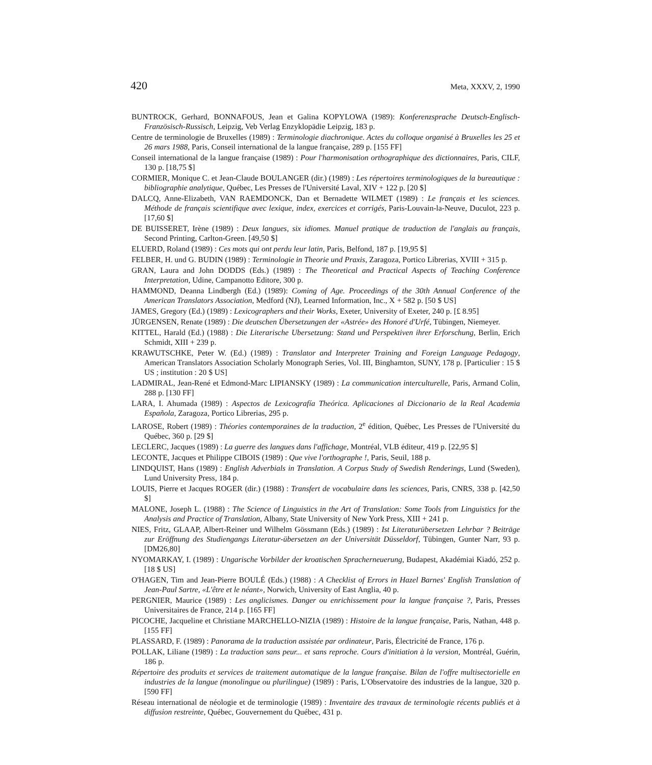420 Meta, XXXV, 2, 1990
BUNTROCK, Gerhard, BONNAFOUS, Jean et Galina KOPYLOWA (1989): Konferenzsprache Deutsch-Englisch-Französisch-Russisch, Leipzig, Veb Verlag Enzyklopädie Leipzig, 183 p.
Centre de terminologie de Bruxelles (1989) : Terminologie diachronique. Actes du colloque organisé à Bruxelles les 25 et 26 mars 1988, Paris, Conseil international de la langue française, 289 p. [155 FF]
Conseil international de la langue française (1989) : Pour l'harmonisation orthographique des dictionnaires, Paris, CILF, 130 p. [18,75 $]
CORMIER, Monique C. et Jean-Claude BOULANGER (dir.) (1989) : Les répertoires terminologiques de la bureautique : bibliographie analytique, Québec, Les Presses de l'Université Laval, XIV + 122 p. [20 $]
DALCQ, Anne-Elizabeth, VAN RAEMDONCK, Dan et Bernadette WILMET (1989) : Le français et les sciences. Méthode de français scientifique avec lexique, index, exercices et corrigés, Paris-Louvain-la-Neuve, Duculot, 223 p. [17,60 $]
DE BUISSERET, Irène (1989) : Deux langues, six idiomes. Manuel pratique de traduction de l'anglais au français, Second Printing, Carlton-Green. [49,50 $]
ELUERD, Roland (1989) : Ces mots qui ont perdu leur latin, Paris, Belfond, 187 p. [19,95 $]
FELBER, H. und G. BUDIN (1989) : Terminologie in Theorie und Praxis, Zaragoza, Portico Librerias, XVIII + 315 p.
GRAN, Laura and John DODDS (Eds.) (1989) : The Theoretical and Practical Aspects of Teaching Conference Interpretation, Udine, Campanotto Editore, 300 p.
HAMMOND, Deanna Lindbergh (Ed.) (1989): Coming of Age. Proceedings of the 30th Annual Conference of the American Translators Association, Medford (NJ), Learned Information, Inc., X + 582 p. [50 $ US]
JAMES, Gregory (Ed.) (1989) : Lexicographers and their Works, Exeter, University of Exeter, 240 p. [£ 8.95]
JÜRGENSEN, Renate (1989) : Die deutschen Übersetzungen der «Astrée» des Honoré d'Urfé, Tübingen, Niemeyer.
KITTEL, Harald (Ed.) (1988) : Die Literarische Ubersetzung: Stand und Perspektiven ihrer Erforschung, Berlin, Erich Schmidt, XIII + 239 p.
KRAWUTSCHKE, Peter W. (Ed.) (1989) : Translator and Interpreter Training and Foreign Language Pedagogy, American Translators Association Scholarly Monograph Series, Vol. III, Binghamton, SUNY, 178 p. [Particulier : 15 $ US ; institution : 20 $ US]
LADMIRAL, Jean-René et Edmond-Marc LIPIANSKY (1989) : La communication interculturelle, Paris, Armand Colin, 288 p. [130 FF]
LARA, I. Ahumada (1989) : Aspectos de Lexicografía Theórica. Aplicaciones al Diccionario de la Real Academia Española, Zaragoza, Portico Librerias, 295 p.
LAROSE, Robert (1989) : Théories contemporaines de la traduction, 2<sup>e</sup> édition, Québec, Les Presses de l'Université du Québec, 360 p. [29 $]
LECLERC, Jacques (1989) : La guerre des langues dans l'affichage, Montréal, VLB éditeur, 419 p. [22,95 $]
LECONTE, Jacques et Philippe CIBOIS (1989) : Que vive l'orthographe !, Paris, Seuil, 188 p.
LINDQUIST, Hans (1989) : English Adverbials in Translation. A Corpus Study of Swedish Renderings, Lund (Sweden), Lund University Press, 184 p.
LOUIS, Pierre et Jacques ROGER (dir.) (1988) : Transfert de vocabulaire dans les sciences, Paris, CNRS, 338 p. [42,50 $]
MALONE, Joseph L. (1988) : The Science of Linguistics in the Art of Translation: Some Tools from Linguistics for the Analysis and Practice of Translation, Albany, State University of New York Press, XIII + 241 p.
NIES, Fritz, GLAAP, Albert-Reiner und Wilhelm Gössmann (Eds.) (1989) : Ist Literaturübersetzen Lehrbar ? Beiträge zur Eröffnung des Studiengangs Literatur-übersetzen an der Universität Düsseldorf, Tübingen, Gunter Narr, 93 p. [DM26,80]
NYOMARKAY, I. (1989) : Ungarische Vorbilder der kroatischen Spracherneuerung, Budapest, Akadémiai Kiadó, 252 p. [18 $ US]
O'HAGEN, Tim and Jean-Pierre BOULÉ (Eds.) (1988) : A Checklist of Errors in Hazel Barnes' English Translation of Jean-Paul Sartre, «L'être et le néant», Norwich, University of East Anglia, 40 p.
PERGNIER, Maurice (1989) : Les anglicismes. Danger ou enrichissement pour la langue française ?, Paris, Presses Universitaires de France, 214 p. [165 FF]
PICOCHE, Jacqueline et Christiane MARCHELLO-NIZIA (1989) : Histoire de la langue française, Paris, Nathan, 448 p. [155 FF]
PLASSARD, F. (1989) : Panorama de la traduction assistée par ordinateur, Paris, Électricité de France, 176 p.
POLLAK, Liliane (1989) : La traduction sans peur... et sans reproche. Cours d'initiation à la version, Montréal, Guérin, 186 p.
Répertoire des produits et services de traitement automatique de la langue française. Bilan de l'offre multisectorielle en industries de la langue (monolingue ou plurilingue) (1989) : Paris, L'Observatoire des industries de la langue, 320 p. [590 FF]
Réseau international de néologie et de terminologie (1989) : Inventaire des travaux de terminologie récents publiés et à diffusion restreinte, Québec, Gouvernement du Québec, 431 p.